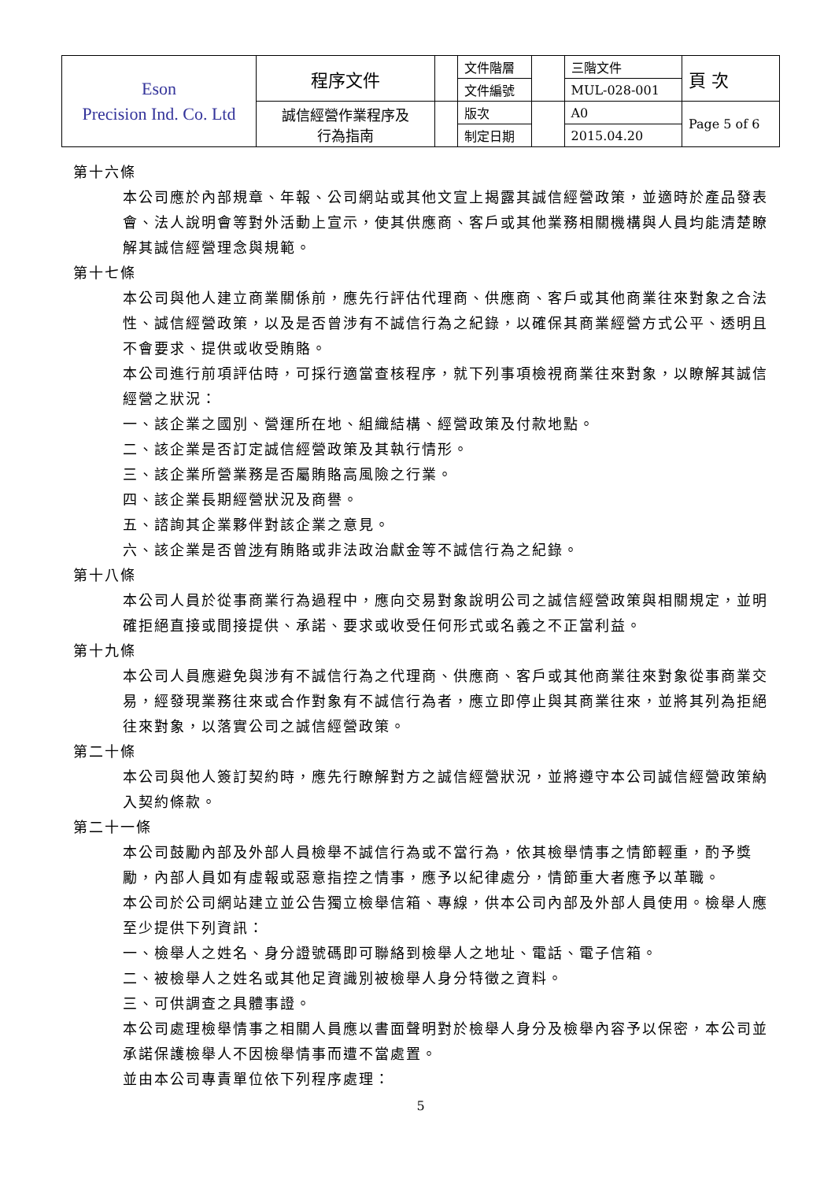| Eson Precision Ind. Co. Ltd | 程序文件 | | 文件階層 | | 三階文件 | 頁 次 |
| | | | 文件編號 | | MUL-028-001 | |
| | 誠信經營作業程序及 行為指南 | | 版次 | | A0 | Page 5 of 6 |
| | | | 制定日期 | | 2015.04.20 | |
第十六條
本公司應於內部規章、年報、公司網站或其他文宣上揭露其誠信經營政策，並適時於產品發表會、法人說明會等對外活動上宣示，使其供應商、客戶或其他業務相關機構與人員均能清楚瞭解其誠信經營理念與規範。
第十七條
本公司與他人建立商業關係前，應先行評估代理商、供應商、客戶或其他商業往來對象之合法性、誠信經營政策，以及是否曾涉有不誠信行為之紀錄，以確保其商業經營方式公平、透明且不會要求、提供或收受賄賂。
本公司進行前項評估時，可採行適當查核程序，就下列事項檢視商業往來對象，以瞭解其誠信經營之狀況：
一、該企業之國別、營運所在地、組織結構、經營政策及付款地點。
二、該企業是否訂定誠信經營政策及其執行情形。
三、該企業所營業務是否屬賄賂高風險之行業。
四、該企業長期經營狀況及商譽。
五、諮詢其企業夥伴對該企業之意見。
六、該企業是否曾涉有賄賂或非法政治獻金等不誠信行為之紀錄。
第十八條
本公司人員於從事商業行為過程中，應向交易對象說明公司之誠信經營政策與相關規定，並明確拒絕直接或間接提供、承諾、要求或收受任何形式或名義之不正當利益。
第十九條
本公司人員應避免與涉有不誠信行為之代理商、供應商、客戶或其他商業往來對象從事商業交易，經發現業務往來或合作對象有不誠信行為者，應立即停止與其商業往來，並將其列為拒絕往來對象，以落實公司之誠信經營政策。
第二十條
本公司與他人簽訂契約時，應先行瞭解對方之誠信經營狀況，並將遵守本公司誠信經營政策納入契約條款。
第二十一條
本公司鼓勵內部及外部人員檢舉不誠信行為或不當行為，依其檢舉情事之情節輕重，酌予獎勵，內部人員如有虛報或惡意指控之情事，應予以紀律處分，情節重大者應予以革職。
本公司於公司網站建立並公告獨立檢舉信箱、專線，供本公司內部及外部人員使用。檢舉人應至少提供下列資訊：
一、檢舉人之姓名、身分證號碼即可聯絡到檢舉人之地址、電話、電子信箱。
二、被檢舉人之姓名或其他足資識別被檢舉人身分特徵之資料。
三、可供調查之具體事證。
本公司處理檢舉情事之相關人員應以書面聲明對於檢舉人身分及檢舉內容予以保密，本公司並承諾保護檢舉人不因檢舉情事而遭不當處置。
並由本公司專責單位依下列程序處理：
5